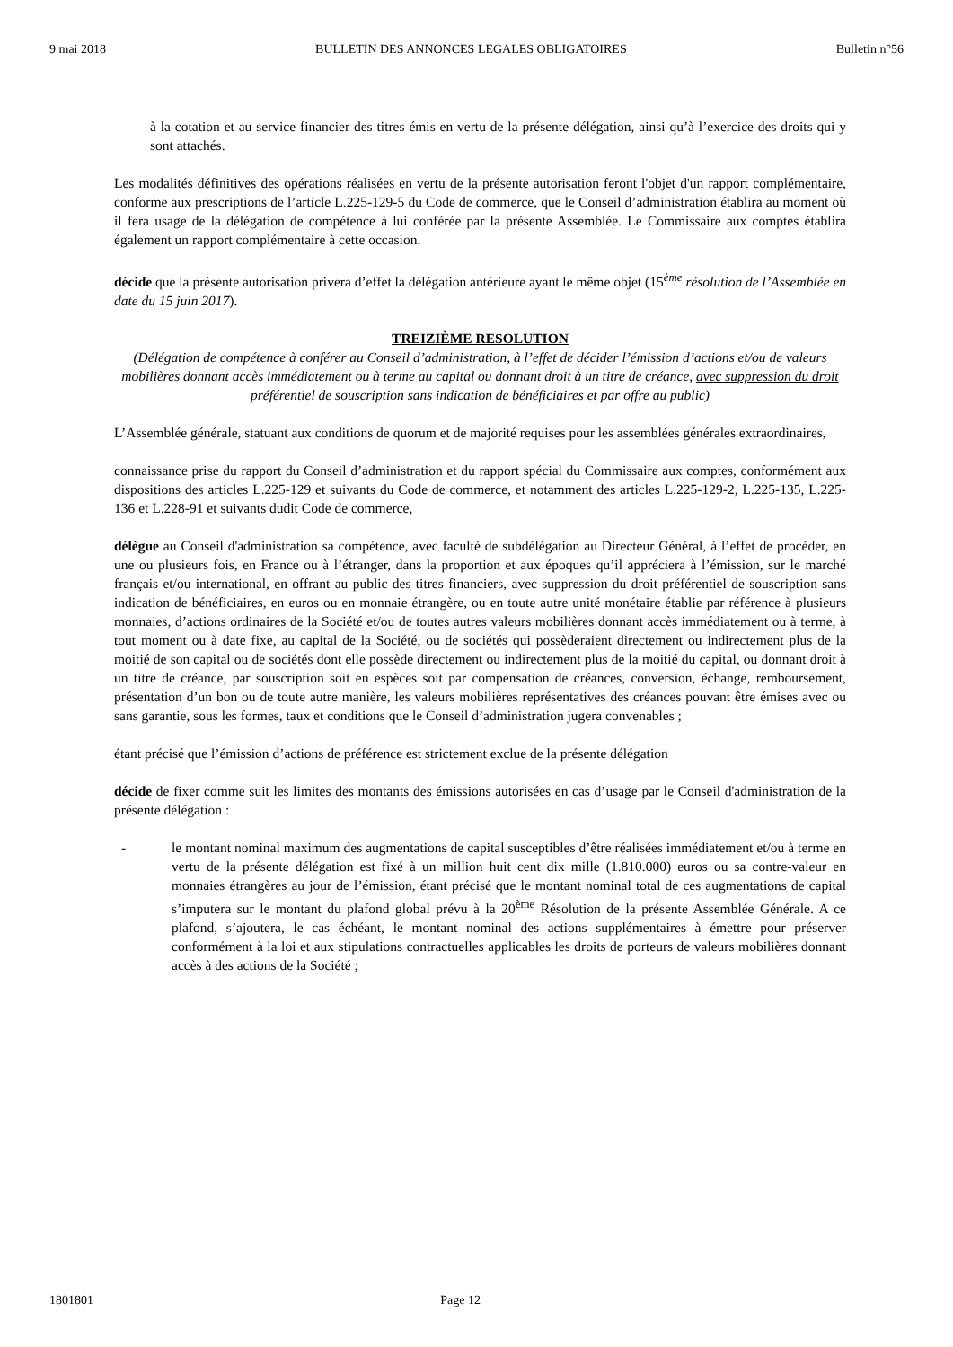9 mai 2018 BULLETIN DES ANNONCES LEGALES OBLIGATOIRES Bulletin n°56
à la cotation et au service financier des titres émis en vertu de la présente délégation, ainsi qu’à l’exercice des droits qui y sont attachés.
Les modalités définitives des opérations réalisées en vertu de la présente autorisation feront l'objet d'un rapport complémentaire, conforme aux prescriptions de l’article L.225-129-5 du Code de commerce, que le Conseil d’administration établira au moment où il fera usage de la délégation de compétence à lui conférée par la présente Assemblée. Le Commissaire aux comptes établira également un rapport complémentaire à cette occasion.
décide que la présente autorisation privera d’effet la délégation antérieure ayant le même objet (15<sup>ème</sup> résolution de l’Assemblée en date du 15 juin 2017).
TREIZIÈME RESOLUTION
(Délégation de compétence à conférer au Conseil d’administration, à l’effet de décider l’émission d’actions et/ou de valeurs mobilières donnant accès immédiatement ou à terme au capital ou donnant droit à un titre de créance, avec suppression du droit préférentiel de souscription sans indication de bénéficiaires et par offre au public)
L’Assemblée générale, statuant aux conditions de quorum et de majorité requises pour les assemblées générales extraordinaires,
connaissance prise du rapport du Conseil d’administration et du rapport spécial du Commissaire aux comptes, conformément aux dispositions des articles L.225-129 et suivants du Code de commerce, et notamment des articles L.225-129-2, L.225-135, L.225-136 et L.228-91 et suivants dudit Code de commerce,
délègue au Conseil d'administration sa compétence, avec faculté de subdélégation au Directeur Général, à l’effet de procéder, en une ou plusieurs fois, en France ou à l’étranger, dans la proportion et aux époques qu’il appréciera à l’émission, sur le marché français et/ou international, en offrant au public des titres financiers, avec suppression du droit préférentiel de souscription sans indication de bénéficiaires, en euros ou en monnaie étrangère, ou en toute autre unité monétaire établie par référence à plusieurs monnaies, d’actions ordinaires de la Société et/ou de toutes autres valeurs mobilières donnant accès immédiatement ou à terme, à tout moment ou à date fixe, au capital de la Société, ou de sociétés qui possèderaient directement ou indirectement plus de la moitié de son capital ou de sociétés dont elle possède directement ou indirectement plus de la moitié du capital, ou donnant droit à un titre de créance, par souscription soit en espèces soit par compensation de créances, conversion, échange, remboursement, présentation d’un bon ou de toute autre manière, les valeurs mobilières représentatives des créances pouvant être émises avec ou sans garantie, sous les formes, taux et conditions que le Conseil d’administration jugera convenables ;
étant précisé que l’émission d’actions de préférence est strictement exclue de la présente délégation
décide de fixer comme suit les limites des montants des émissions autorisées en cas d’usage par le Conseil d'administration de la présente délégation :
- le montant nominal maximum des augmentations de capital susceptibles d’être réalisées immédiatement et/ou à terme en vertu de la présente délégation est fixé à un million huit cent dix mille (1.810.000) euros ou sa contre-valeur en monnaies étrangères au jour de l’émission, étant précisé que le montant nominal total de ces augmentations de capital s’imputera sur le montant du plafond global prévu à la 20<sup>ème</sup> Résolution de la présente Assemblée Générale. A ce plafond, s’ajoutera, le cas échéant, le montant nominal des actions supplémentaires à émettre pour préserver conformément à la loi et aux stipulations contractuelles applicables les droits de porteurs de valeurs mobilières donnant accès à des actions de la Société ;
1801801 Page 12